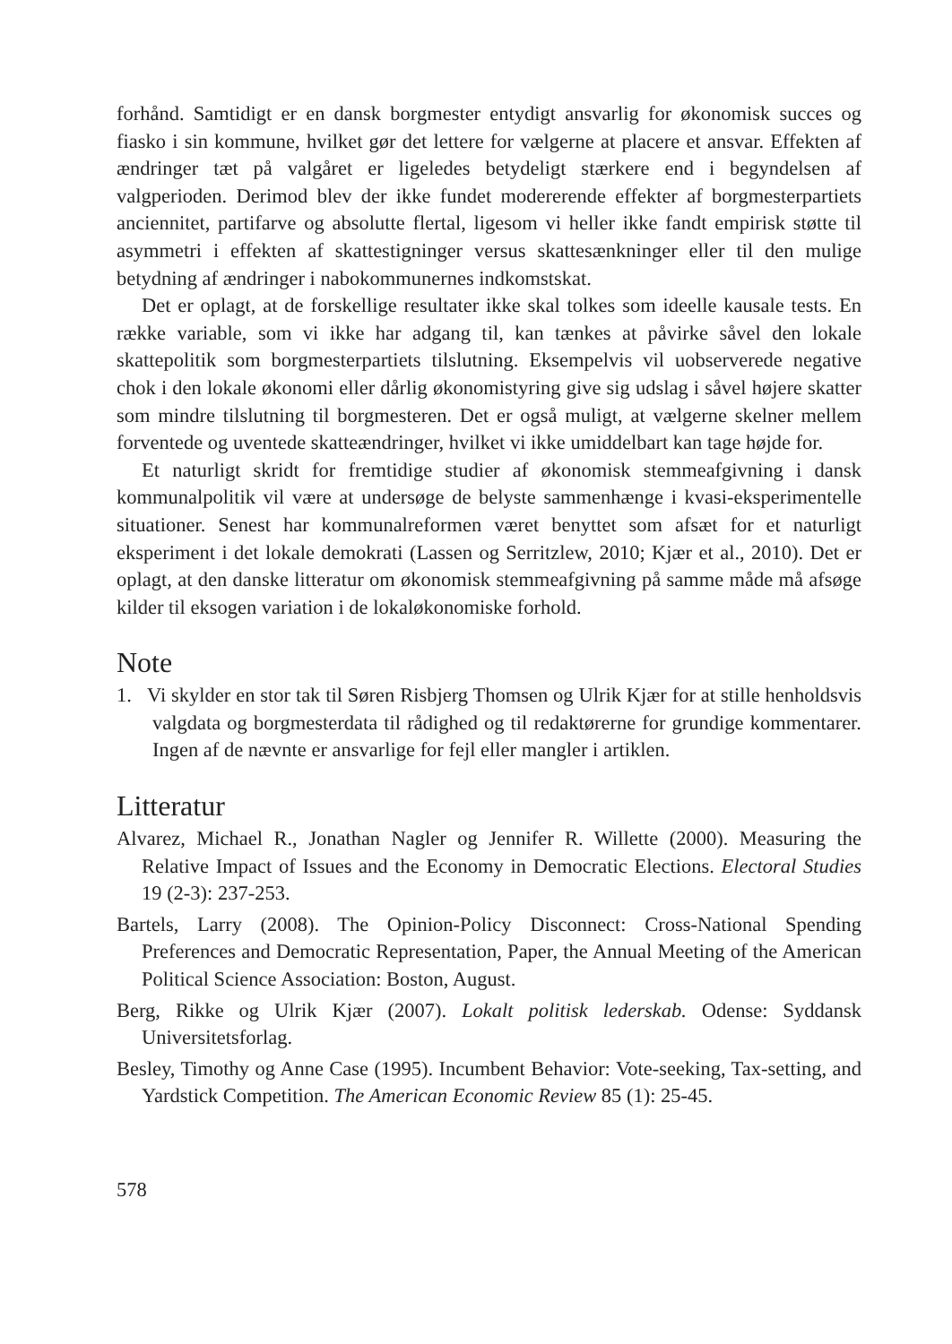forhånd. Samtidigt er en dansk borgmester entydigt ansvarlig for økonomisk succes og fiasko i sin kommune, hvilket gør det lettere for vælgerne at placere et ansvar. Effekten af ændringer tæt på valgåret er ligeledes betydeligt stærkere end i begyndelsen af valgperioden. Derimod blev der ikke fundet modererende effekter af borgmesterpartiets anciennitet, partifarve og absolutte flertal, ligesom vi heller ikke fandt empirisk støtte til asymmetri i effekten af skattestigninger versus skattesænkninger eller til den mulige betydning af ændringer i nabokommunernes indkomstskat.
Det er oplagt, at de forskellige resultater ikke skal tolkes som ideelle kausale tests. En række variable, som vi ikke har adgang til, kan tænkes at påvirke såvel den lokale skattepolitik som borgmesterpartiets tilslutning. Eksempelvis vil uobserverede negative chok i den lokale økonomi eller dårlig økonomistyring give sig udslag i såvel højere skatter som mindre tilslutning til borgmesteren. Det er også muligt, at vælgerne skelner mellem forventede og uventede skatteændringer, hvilket vi ikke umiddelbart kan tage højde for.
Et naturligt skridt for fremtidige studier af økonomisk stemmeafgivning i dansk kommunalpolitik vil være at undersøge de belyste sammenhænge i kvasi-eksperimentelle situationer. Senest har kommunalreformen været benyttet som afsæt for et naturligt eksperiment i det lokale demokrati (Lassen og Serritzlew, 2010; Kjær et al., 2010). Det er oplagt, at den danske litteratur om økonomisk stemmeafgivning på samme måde må afsøge kilder til eksogen variation i de lokaløkonomiske forhold.
Note
1. Vi skylder en stor tak til Søren Risbjerg Thomsen og Ulrik Kjær for at stille henholdsvis valgdata og borgmesterdata til rådighed og til redaktørerne for grundige kommentarer. Ingen af de nævnte er ansvarlige for fejl eller mangler i artiklen.
Litteratur
Alvarez, Michael R., Jonathan Nagler og Jennifer R. Willette (2000). Measuring the Relative Impact of Issues and the Economy in Democratic Elections. Electoral Studies 19 (2-3): 237-253.
Bartels, Larry (2008). The Opinion-Policy Disconnect: Cross-National Spending Preferences and Democratic Representation, Paper, the Annual Meeting of the American Political Science Association: Boston, August.
Berg, Rikke og Ulrik Kjær (2007). Lokalt politisk lederskab. Odense: Syddansk Universitetsforlag.
Besley, Timothy og Anne Case (1995). Incumbent Behavior: Vote-seeking, Tax-setting, and Yardstick Competition. The American Economic Review 85 (1): 25-45.
578